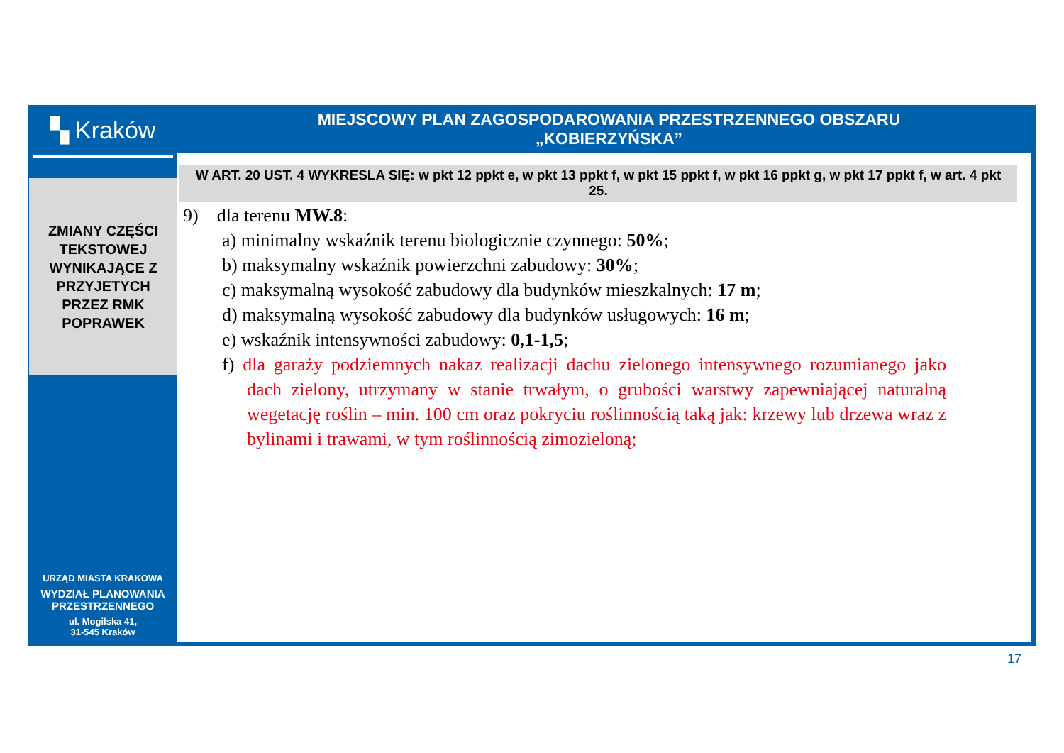▚ Kraków
ZMIANY CZĘŚCI
TEKSTOWEJ
WYNIKAJĄCE Z
PRZYJETYCH
PRZEZ RMK
POPRAWEK
URZĄD MIASTA KRAKOWA
WYDZIAŁ PLANOWANIA
PRZESTRZENNEGO
ul. Mogilska 41,
31-545 Kraków
MIEJSCOWY PLAN ZAGOSPODAROWANIA PRZESTRZENNEGO OBSZARU
„KOBIERZYŃSKA”
W ART. 20 UST. 4 WYKRESLA SIĘ: w pkt 12 ppkt e, w pkt 13 ppkt f, w pkt 15 ppkt f, w pkt 16 ppkt g, w pkt 17 ppkt f, w art. 4 pkt 25.
9) dla terenu MW.8:
a) minimalny wskaźnik terenu biologicznie czynnego: 50%;
b) maksymalny wskaźnik powierzchni zabudowy: 30%;
c) maksymalną wysokość zabudowy dla budynków mieszkalnych: 17 m;
d) maksymalną wysokość zabudowy dla budynków usługowych: 16 m;
e) wskaźnik intensywności zabudowy: 0,1-1,5;
f) dla garaży podziemnych nakaz realizacji dachu zielonego intensywnego rozumianego jako dach zielony, utrzymany w stanie trwałym, o grubości warstwy zapewniającej naturalną wegetację roślin – min. 100 cm oraz pokryciu roślinnością taką jak: krzewy lub drzewa wraz z bylinami i trawami, w tym roślinnością zimozieloną;
17